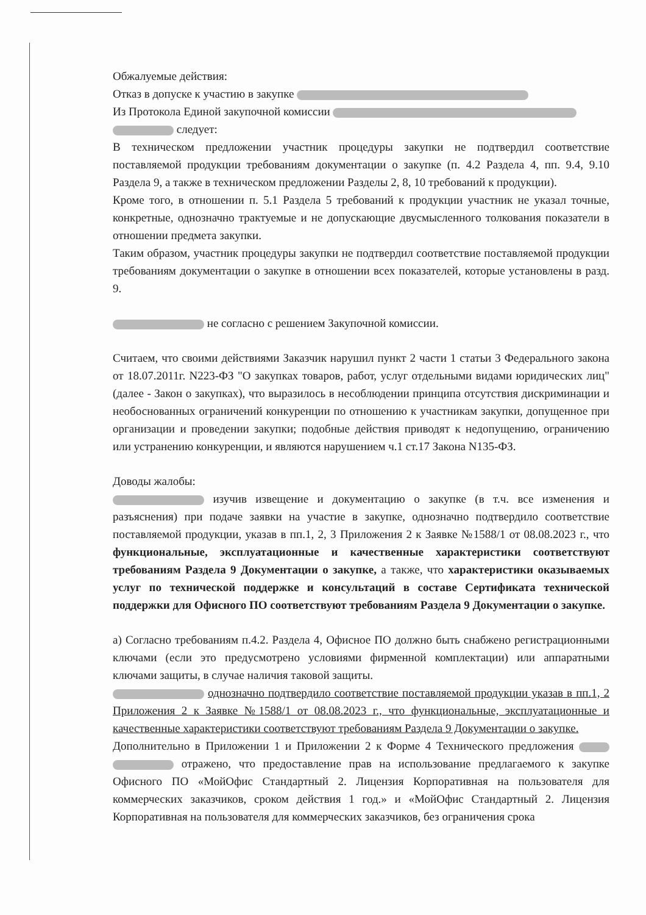Обжалуемые действия:
Отказ в допуске к участию в закупке
Из Протокола Единой закупочной комиссии
следует:
В техническом предложении участник процедуры закупки не подтвердил соответствие поставляемой продукции требованиям документации о закупке (п. 4.2 Раздела 4, пп. 9.4, 9.10 Раздела 9, а также в техническом предложении Разделы 2, 8, 10 требований к продукции).
Кроме того, в отношении п. 5.1 Раздела 5 требований к продукции участник не указал точные, конкретные, однозначно трактуемые и не допускающие двусмысленного толкования показатели в отношении предмета закупки.
Таким образом, участник процедуры закупки не подтвердил соответствие поставляемой продукции требованиям документации о закупке в отношении всех показателей, которые установлены в разд. 9.
не согласно с решением Закупочной комиссии.
Считаем, что своими действиями Заказчик нарушил пункт 2 части 1 статьи 3 Федерального закона от 18.07.2011г. N223-ФЗ "О закупках товаров, работ, услуг отдельными видами юридических лиц" (далее - Закон о закупках), что выразилось в несоблюдении принципа отсутствия дискриминации и необоснованных ограничений конкуренции по отношению к участникам закупки, допущенное при организации и проведении закупки; подобные действия приводят к недопущению, ограничению или устранению конкуренции, и являются нарушением ч.1 ст.17 Закона N135-ФЗ.
Доводы жалобы:
изучив извещение и документацию о закупке (в т.ч. все изменения и разъяснения) при подаче заявки на участие в закупке, однозначно подтвердило соответствие поставляемой продукции, указав в пп.1, 2, 3 Приложения 2 к Заявке №1588/1 от 08.08.2023 г., что функциональные, эксплуатационные и качественные характеристики соответствуют требованиям Раздела 9 Документации о закупке, а также, что характеристики оказываемых услуг по технической поддержке и консультаций в составе Сертификата технической поддержки для Офисного ПО соответствуют требованиям Раздела 9 Документации о закупке.
а) Согласно требованиям п.4.2. Раздела 4, Офисное ПО должно быть снабжено регистрационными ключами (если это предусмотрено условиями фирменной комплектации) или аппаратными ключами защиты, в случае наличия таковой защиты.
однозначно подтвердило соответствие поставляемой продукции указав в пп.1, 2 Приложения 2 к Заявке №1588/1 от 08.08.2023 г., что функциональные, эксплуатационные и качественные характеристики соответствуют требованиям Раздела 9 Документации о закупке.
Дополнительно в Приложении 1 и Приложении 2 к Форме 4 Технического предложения отражено, что предоставление прав на использование предлагаемого к закупке Офисного ПО «МойОфис Стандартный 2. Лицензия Корпоративная на пользователя для коммерческих заказчиков, сроком действия 1 год.» и «МойОфис Стандартный 2. Лицензия Корпоративная на пользователя для коммерческих заказчиков, без ограничения срока